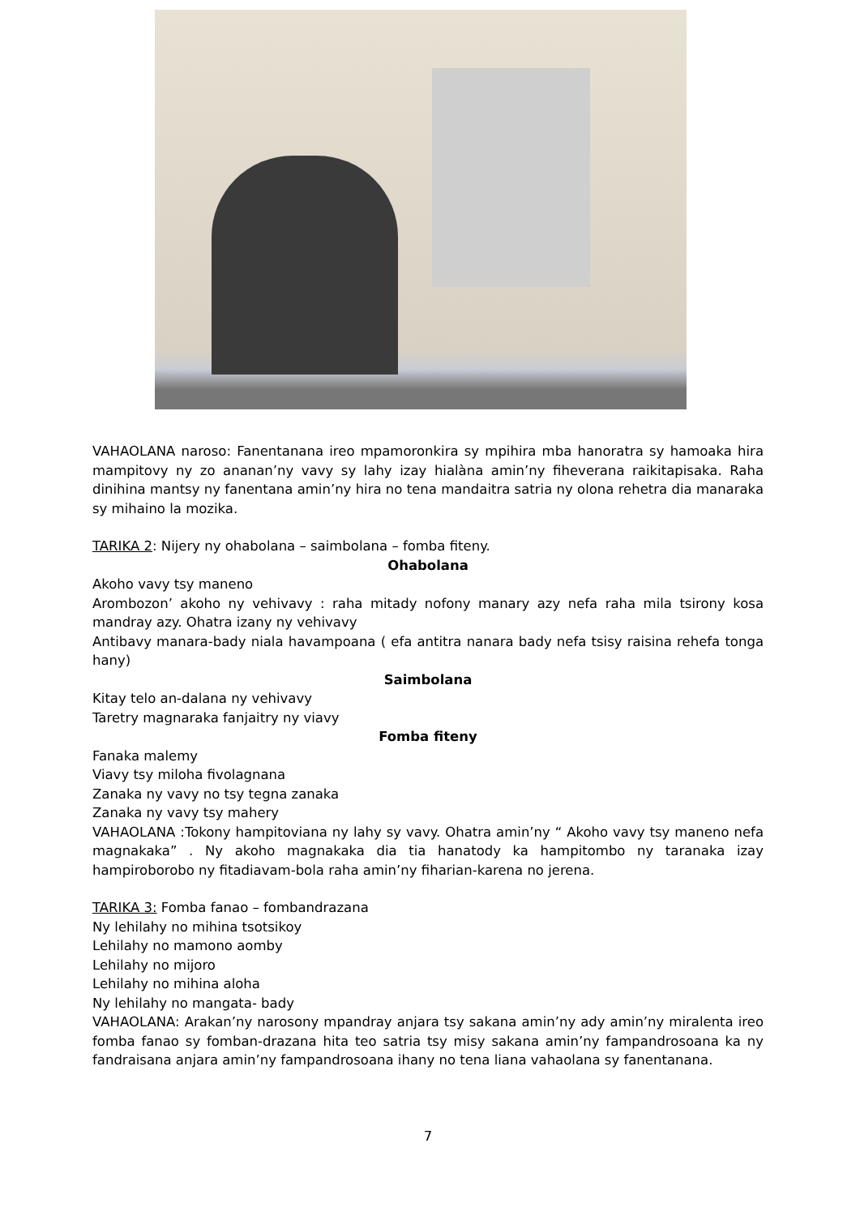VAHAOLANA naroso: Fanentanana ireo mpamoronkira sy mpihira mba hanoratra sy hamoaka hira mampitovy ny zo ananan’ny vavy sy lahy izay hialàna amin’ny fiheverana raikitapisaka. Raha dinihina mantsy ny fanentana amin’ny hira no tena mandaitra satria ny olona rehetra dia manaraka sy mihaino la mozika.
TARIKA 2: Nijery ny ohabolana – saimbolana – fomba fiteny.
Ohabolana
Akoho vavy tsy maneno
Arombozon’ akoho ny vehivavy : raha mitady nofony manary azy nefa raha mila tsirony kosa mandray azy. Ohatra izany ny vehivavy
Antibavy manara-bady niala havampoana ( efa antitra nanara bady nefa tsisy raisina rehefa tonga hany)
Saimbolana
Kitay telo an-dalana ny vehivavy
Taretry magnaraka fanjaitry ny viavy
Fomba fiteny
Fanaka malemy
Viavy tsy miloha fivolagnana
Zanaka ny vavy no tsy tegna zanaka
Zanaka ny vavy tsy mahery
VAHAOLANA :Tokony hampitoviana ny lahy sy vavy. Ohatra amin’ny “ Akoho vavy tsy maneno nefa magnakaka” . Ny akoho magnakaka dia tia hanatody ka hampitombo ny taranaka izay hampiroborobo ny fitadiavam-bola raha amin’ny fiharian-karena no jerena.
TARIKA 3: Fomba fanao – fombandrazana
Ny lehilahy no mihina tsotsikoy
Lehilahy no mamono aomby
Lehilahy no mijoro
Lehilahy no mihina aloha
Ny lehilahy no mangata- bady
VAHAOLANA: Arakan’ny narosony mpandray anjara tsy sakana amin’ny ady amin’ny miralenta ireo fomba fanao sy fomban-drazana hita teo satria tsy misy sakana amin’ny fampandrosoana ka ny fandraisana anjara amin’ny fampandrosoana ihany no tena liana vahaolana sy fanentanana.
7